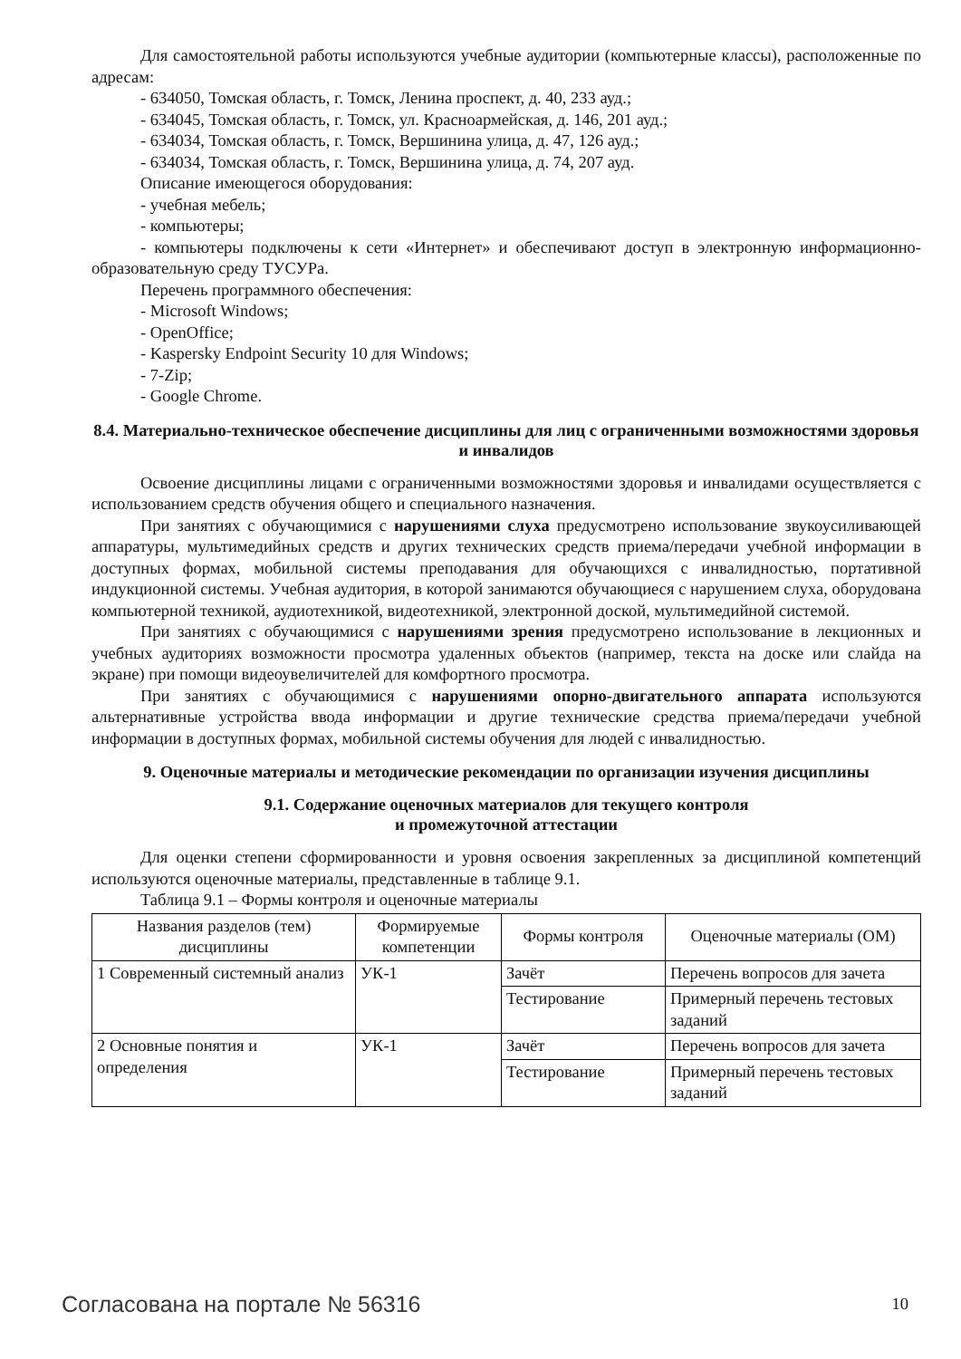Для самостоятельной работы используются учебные аудитории (компьютерные классы), расположенные по адресам:
- 634050, Томская область, г. Томск, Ленина проспект, д. 40, 233 ауд.;
- 634045, Томская область, г. Томск, ул. Красноармейская, д. 146, 201 ауд.;
- 634034, Томская область, г. Томск, Вершинина улица, д. 47, 126 ауд.;
- 634034, Томская область, г. Томск, Вершинина улица, д. 74, 207 ауд.
Описание имеющегося оборудования:
- учебная мебель;
- компьютеры;
- компьютеры подключены к сети «Интернет» и обеспечивают доступ в электронную информационно-образовательную среду ТУСУРа.
Перечень программного обеспечения:
- Microsoft Windows;
- OpenOffice;
- Kaspersky Endpoint Security 10 для Windows;
- 7-Zip;
- Google Chrome.
8.4. Материально-техническое обеспечение дисциплины для лиц с ограниченными возможностями здоровья и инвалидов
Освоение дисциплины лицами с ограниченными возможностями здоровья и инвалидами осуществляется с использованием средств обучения общего и специального назначения.
При занятиях с обучающимися с нарушениями слуха предусмотрено использование звукоусиливающей аппаратуры, мультимедийных средств и других технических средств приема/передачи учебной информации в доступных формах, мобильной системы преподавания для обучающихся с инвалидностью, портативной индукционной системы. Учебная аудитория, в которой занимаются обучающиеся с нарушением слуха, оборудована компьютерной техникой, аудиотехникой, видеотехникой, электронной доской, мультимедийной системой.
При занятиях с обучающимися с нарушениями зрения предусмотрено использование в лекционных и учебных аудиториях возможности просмотра удаленных объектов (например, текста на доске или слайда на экране) при помощи видеоувеличителей для комфортного просмотра.
При занятиях с обучающимися с нарушениями опорно-двигательного аппарата используются альтернативные устройства ввода информации и другие технические средства приема/передачи учебной информации в доступных формах, мобильной системы обучения для людей с инвалидностью.
9. Оценочные материалы и методические рекомендации по организации изучения дисциплины
9.1. Содержание оценочных материалов для текущего контроля
и промежуточной аттестации
Для оценки степени сформированности и уровня освоения закрепленных за дисциплиной компетенций используются оценочные материалы, представленные в таблице 9.1.
Таблица 9.1 – Формы контроля и оценочные материалы
| Названия разделов (тем) дисциплины | Формируемые компетенции | Формы контроля | Оценочные материалы (ОМ) |
| --- | --- | --- | --- |
| 1 Современный системный анализ | УК-1 | Зачёт | Перечень вопросов для зачета |
| | | Тестирование | Примерный перечень тестовых заданий |
| 2 Основные понятия и определения | УК-1 | Зачёт | Перечень вопросов для зачета |
| | | Тестирование | Примерный перечень тестовых заданий |
Согласована на портале № 56316 10